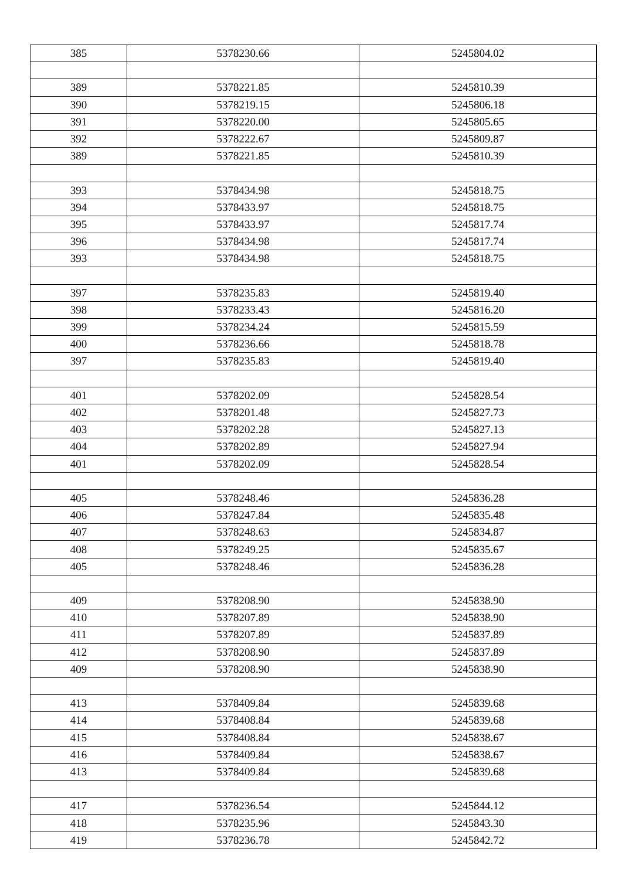| 385 | 5378230.66 | 5245804.02 |
| 389 | 5378221.85 | 5245810.39 |
| 390 | 5378219.15 | 5245806.18 |
| 391 | 5378220.00 | 5245805.65 |
| 392 | 5378222.67 | 5245809.87 |
| 389 | 5378221.85 | 5245810.39 |
| 393 | 5378434.98 | 5245818.75 |
| 394 | 5378433.97 | 5245818.75 |
| 395 | 5378433.97 | 5245817.74 |
| 396 | 5378434.98 | 5245817.74 |
| 393 | 5378434.98 | 5245818.75 |
| 397 | 5378235.83 | 5245819.40 |
| 398 | 5378233.43 | 5245816.20 |
| 399 | 5378234.24 | 5245815.59 |
| 400 | 5378236.66 | 5245818.78 |
| 397 | 5378235.83 | 5245819.40 |
| 401 | 5378202.09 | 5245828.54 |
| 402 | 5378201.48 | 5245827.73 |
| 403 | 5378202.28 | 5245827.13 |
| 404 | 5378202.89 | 5245827.94 |
| 401 | 5378202.09 | 5245828.54 |
| 405 | 5378248.46 | 5245836.28 |
| 406 | 5378247.84 | 5245835.48 |
| 407 | 5378248.63 | 5245834.87 |
| 408 | 5378249.25 | 5245835.67 |
| 405 | 5378248.46 | 5245836.28 |
| 409 | 5378208.90 | 5245838.90 |
| 410 | 5378207.89 | 5245838.90 |
| 411 | 5378207.89 | 5245837.89 |
| 412 | 5378208.90 | 5245837.89 |
| 409 | 5378208.90 | 5245838.90 |
| 413 | 5378409.84 | 5245839.68 |
| 414 | 5378408.84 | 5245839.68 |
| 415 | 5378408.84 | 5245838.67 |
| 416 | 5378409.84 | 5245838.67 |
| 413 | 5378409.84 | 5245839.68 |
| 417 | 5378236.54 | 5245844.12 |
| 418 | 5378235.96 | 5245843.30 |
| 419 | 5378236.78 | 5245842.72 |